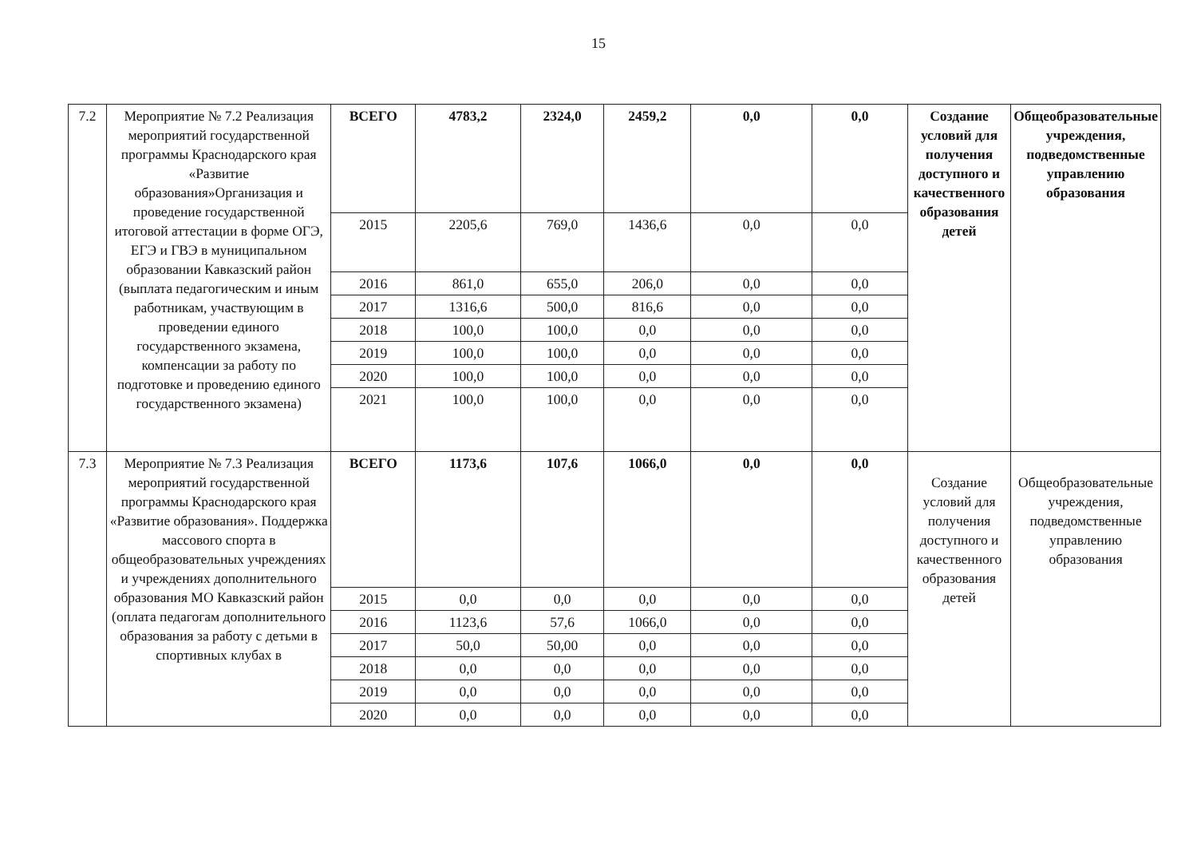15
| 7.2 | Мероприятие № 7.2 Реализация мероприятий государственной программы Краснодарского края «Развитие образования»Организация и проведение государственной итоговой аттестации в форме ОГЭ, ЕГЭ и ГВЭ в муниципальном образовании Кавказский район (выплата педагогическим и иным работникам, участвующим в проведении единого государственного экзамена, компенсации за работу по подготовке и проведению единого государственного экзамена) | ВСЕГО | 4783,2 | 2324,0 | 2459,2 | 0,0 | 0,0 | Создание условий для получения доступного и качественного образования детей | Общеобразовательные учреждения, подведомственные управлению образования |
| | | 2015 | 2205,6 | 769,0 | 1436,6 | 0,0 | 0,0 | | |
| | | 2016 | 861,0 | 655,0 | 206,0 | 0,0 | 0,0 | | |
| | | 2017 | 1316,6 | 500,0 | 816,6 | 0,0 | 0,0 | | |
| | | 2018 | 100,0 | 100,0 | 0,0 | 0,0 | 0,0 | | |
| | | 2019 | 100,0 | 100,0 | 0,0 | 0,0 | 0,0 | | |
| | | 2020 | 100,0 | 100,0 | 0,0 | 0,0 | 0,0 | | |
| | | 2021 | 100,0 | 100,0 | 0,0 | 0,0 | 0,0 | | |
| 7.3 | Мероприятие № 7.3 Реализация мероприятий государственной программы Краснодарского края «Развитие образования». Поддержка массового спорта в общеобразовательных учреждениях и учреждениях дополнительного образования МО Кавказский район (оплата педагогам дополнительного образования за работу с детьми в спортивных клубах в | ВСЕГО | 1173,6 | 107,6 | 1066,0 | 0,0 | 0,0 | Создание условий для получения доступного и качественного образования детей | Общеобразовательные учреждения, подведомственные управлению образования |
| | | 2015 | 0,0 | 0,0 | 0,0 | 0,0 | 0,0 | | |
| | | 2016 | 1123,6 | 57,6 | 1066,0 | 0,0 | 0,0 | | |
| | | 2017 | 50,0 | 50,00 | 0,0 | 0,0 | 0,0 | | |
| | | 2018 | 0,0 | 0,0 | 0,0 | 0,0 | 0,0 | | |
| | | 2019 | 0,0 | 0,0 | 0,0 | 0,0 | 0,0 | | |
| | | 2020 | 0,0 | 0,0 | 0,0 | 0,0 | 0,0 | | |